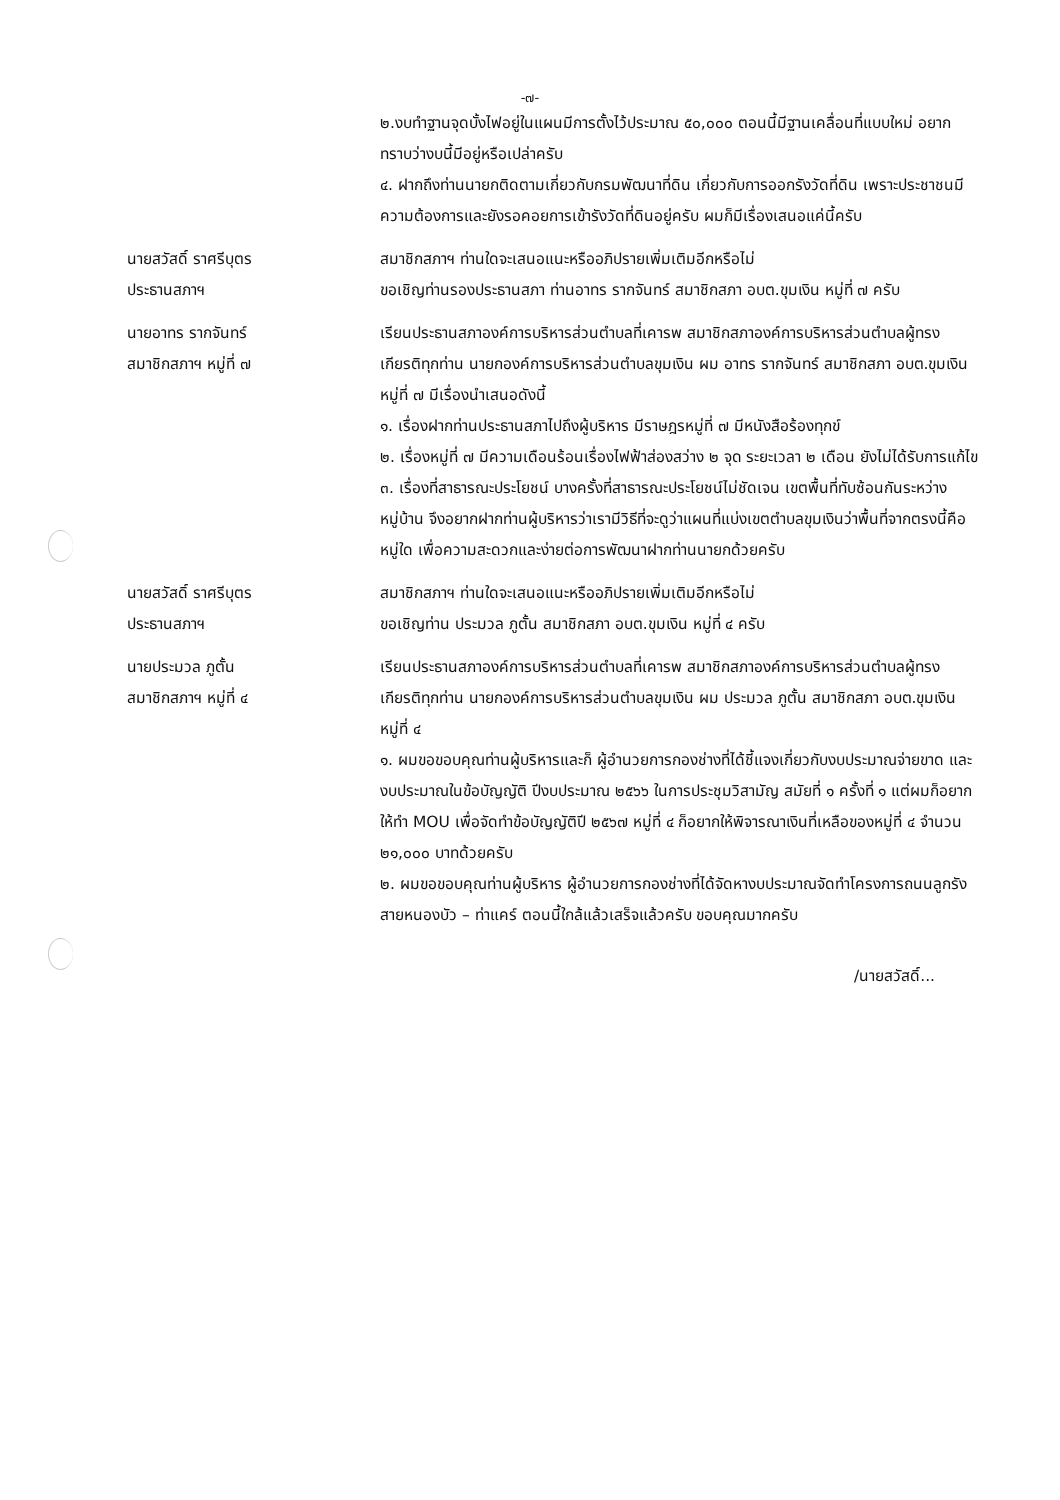-๗-
๒.งบทำฐานจุดบั้งไฟอยู่ในแผนมีการตั้งไว้ประมาณ ๕๐,๐๐๐ ตอนนี้มีฐานเคลื่อนที่แบบใหม่ อยากทราบว่างบนี้มีอยู่หรือเปล่าครับ
๔. ฝากถึงท่านนายกติดตามเกี่ยวกับกรมพัฒนาที่ดิน เกี่ยวกับการออกรังวัดที่ดิน เพราะประชาชนมีความต้องการและยังรอคอยการเข้ารังวัดที่ดินอยู่ครับ ผมก็มีเรื่องเสนอแค่นี้ครับ
นายสวัสดิ์ ราศรีบุตร
ประธานสภาฯ
สมาชิกสภาฯ ท่านใดจะเสนอแนะหรืออภิปรายเพิ่มเติมอีกหรือไม่
ขอเชิญท่านรองประธานสภา ท่านอาทร รากจันทร์ สมาชิกสภา อบต.ขุมเงิน หมู่ที่ ๗ ครับ
นายอาทร รากจันทร์
สมาชิกสภาฯ หมู่ที่ ๗
เรียนประธานสภาองค์การบริหารส่วนตำบลที่เคารพ สมาชิกสภาองค์การบริหารส่วนตำบลผู้ทรงเกียรติทุกท่าน นายกองค์การบริหารส่วนตำบลขุมเงิน ผม อาทร รากจันทร์ สมาชิกสภา อบต.ขุมเงิน หมู่ที่ ๗ มีเรื่องนำเสนอดังนี้
๑. เรื่องฝากท่านประธานสภาไปถึงผู้บริหาร มีราษฎรหมู่ที่ ๗ มีหนังสือร้องทุกข์
๒. เรื่องหมู่ที่ ๗ มีความเดือนร้อนเรื่องไฟฟ้าส่องสว่าง ๒ จุด ระยะเวลา ๒ เดือน ยังไม่ได้รับการแก้ไข
๓. เรื่องที่สาธารณะประโยชน์ บางครั้งที่สาธารณะประโยชน์ไม่ชัดเจน เขตพื้นที่ทับซ้อนกันระหว่างหมู่บ้าน จึงอยากฝากท่านผู้บริหารว่าเรามีวิธีที่จะดูว่าแผนที่แบ่งเขตตำบลขุมเงินว่าพื้นที่จากตรงนี้คือหมู่ใด เพื่อความสะดวกและง่ายต่อการพัฒนาฝากท่านนายกด้วยครับ
นายสวัสดิ์ ราศรีบุตร
ประธานสภาฯ
สมาชิกสภาฯ ท่านใดจะเสนอแนะหรืออภิปรายเพิ่มเติมอีกหรือไม่
ขอเชิญท่าน ประมวล ภูตั้น สมาชิกสภา อบต.ขุมเงิน หมู่ที่ ๔ ครับ
นายประมวล ภูตั้น
สมาชิกสภาฯ หมู่ที่ ๔
เรียนประธานสภาองค์การบริหารส่วนตำบลที่เคารพ สมาชิกสภาองค์การบริหารส่วนตำบลผู้ทรงเกียรติทุกท่าน นายกองค์การบริหารส่วนตำบลขุมเงิน ผม ประมวล ภูตั้น สมาชิกสภา อบต.ขุมเงิน หมู่ที่ ๔
๑. ผมขอขอบคุณท่านผู้บริหารและก็ ผู้อำนวยการกองช่างที่ได้ชี้แจงเกี่ยวกับงบประมาณจ่ายขาด และงบประมาณในข้อบัญญัติ ปีงบประมาณ ๒๕๖๖ ในการประชุมวิสามัญ สมัยที่ ๑ ครั้งที่ ๑ แต่ผมก็อยากให้ทำ MOU เพื่อจัดทำข้อบัญญัติปี ๒๕๖๗ หมู่ที่ ๔ ก็อยากให้พิจารณาเงินที่เหลือของหมู่ที่ ๔ จำนวน ๒๑,๐๐๐ บาทด้วยครับ
๒. ผมขอขอบคุณท่านผู้บริหาร ผู้อำนวยการกองช่างที่ได้จัดหางบประมาณจัดทำโครงการถนนลูกรังสายหนองบัว – ท่าแคร์ ตอนนี้ใกล้แล้วเสร็จแล้วครับ ขอบคุณมากครับ
/นายสวัสดิ์...